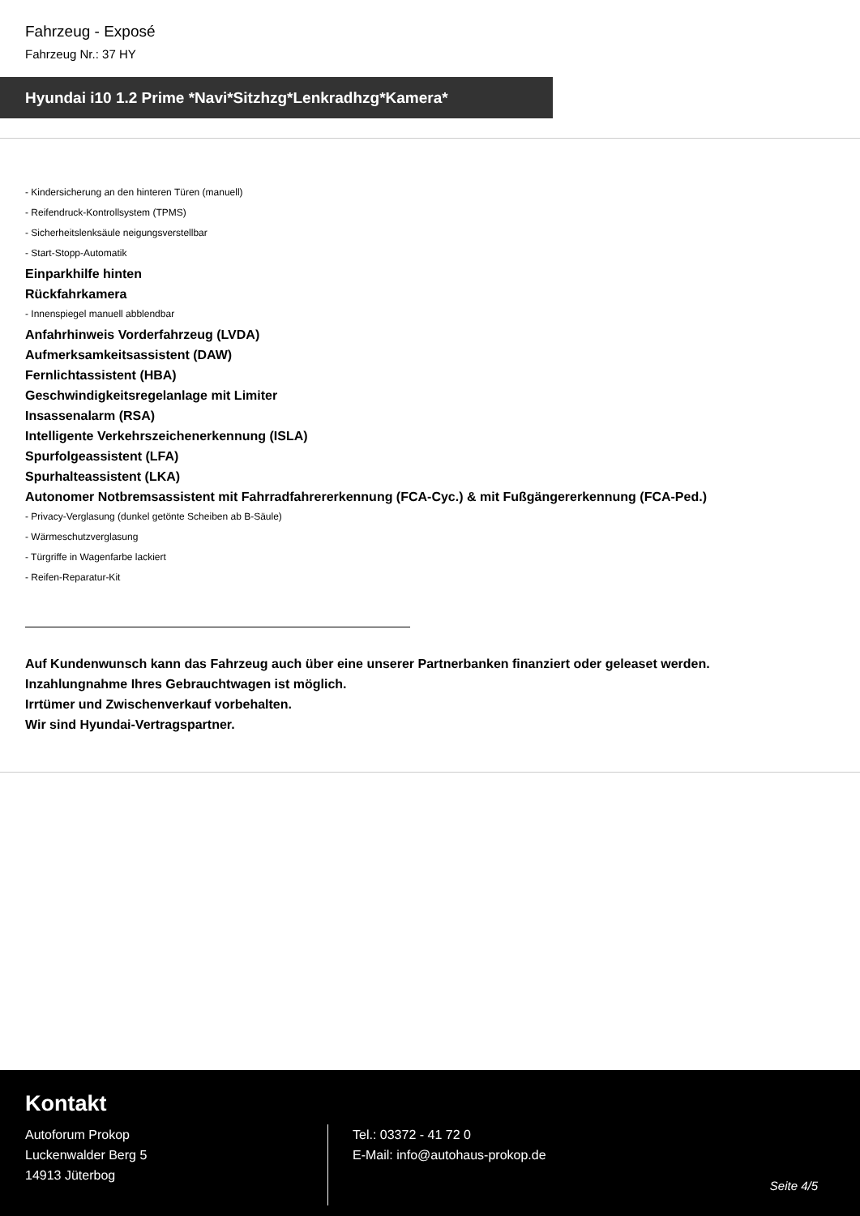Fahrzeug - Exposé
Fahrzeug Nr.: 37 HY
Hyundai i10 1.2 Prime *Navi*Sitzhzg*Lenkradhzg*Kamera*
- Kindersicherung an den hinteren Türen (manuell)
- Reifendruck-Kontrollsystem (TPMS)
- Sicherheitslenksäule neigungsverstellbar
- Start-Stopp-Automatik
Einparkhilfe hinten
Rückfahrkamera
- Innenspiegel manuell abblendbar
Anfahrhinweis Vorderfahrzeug (LVDA)
Aufmerksamkeitsassistent (DAW)
Fernlichtassistent (HBA)
Geschwindigkeitsregelanlage mit Limiter
Insassenalarm (RSA)
Intelligente Verkehrszeichenerkennung (ISLA)
Spurfolgeassistent (LFA)
Spurhalteassistent (LKA)
Autonomer Notbremsassistent mit Fahrradfahrererkennung (FCA-Cyc.) & mit Fußgängererkennung (FCA-Ped.)
- Privacy-Verglasung (dunkel getönte Scheiben ab B-Säule)
- Wärmeschutzverglasung
- Türgriffe in Wagenfarbe lackiert
- Reifen-Reparatur-Kit
Auf Kundenwunsch kann das Fahrzeug auch über eine unserer Partnerbanken finanziert oder geleaset werden.
Inzahlungnahme Ihres Gebrauchtwagen ist möglich.
Irrtümer und Zwischenverkauf vorbehalten.
Wir sind Hyundai-Vertragspartner.
Kontakt
Autoforum Prokop
Luckenwalder Berg 5
14913 Jüterbog
Tel.: 03372 - 41 72 0
E-Mail: info@autohaus-prokop.de
Seite 4/5